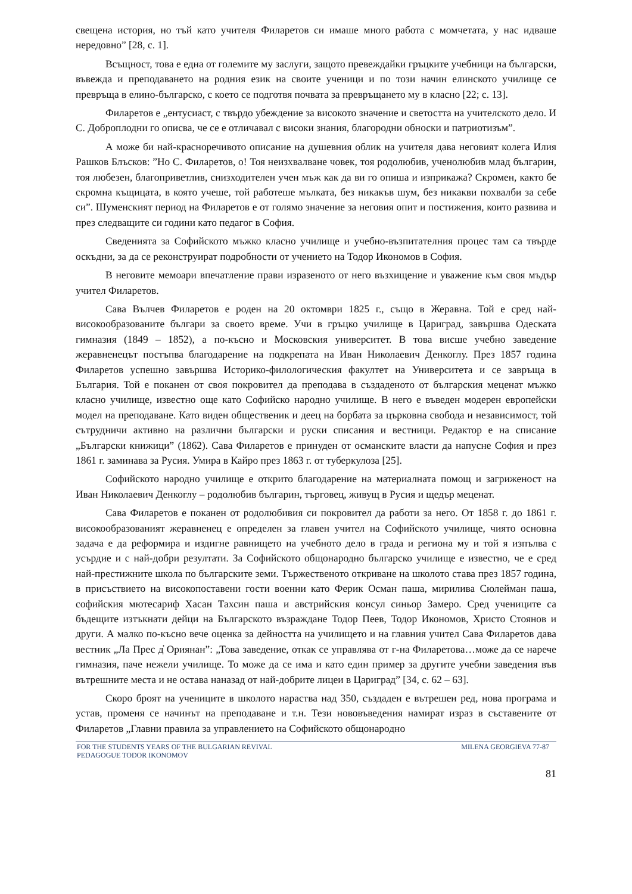свещена история, но тъй като учителя Филаретов си имаше много работа с момчетата, у нас идваше нередовно” [28, с. 1].
Всъщност, това е една от големите му заслуги, защото превеждайки гръцките учебници на български, въвежда и преподаването на родния език на своите ученици и по този начин елинското училище се превръща в елино-българско, с което се подготвя почвата за превръщането му в класно [22; с. 13].
Филаретов е „ентусиаст, с твърдо убеждение за високото значение и светостта на учителското дело. И С. Доброплодни го описва, че се е отличавал с високи знания, благородни обноски и патриотизъм”.
А може би най-красноречивото описание на душевния облик на учителя дава неговият колега Илия Рашков Блъсков: ”Но С. Филаретов, о! Тоя неизхвалване човек, тоя родолюбив, ученолюбив млад българин, тоя любезен, благоприветлив, снизходителен учен мъж как да ви го опиша и изприкажа? Скромен, както бе скромна къщицата, в която учеше, той работеше мълката, без никакъв шум, без никакви похвалби за себе си”. Шуменският период на Филаретов е от голямо значение за неговия опит и постижения, които развива и през следващите си години като педагог в София.
Сведенията за Софийското мъжко класно училище и учебно-възпитателния процес там са твърде оскъдни, за да се реконструират подробности от учението на Тодор Икономов в София.
В неговите мемоари впечатление прави изразеното от него възхищение и уважение към своя мъдър учител Филаретов.
Сава Вълчев Филаретов е роден на 20 октомври 1825 г., също в Жеравна. Той е сред най-високообразованите българи за своето време. Учи в гръцко училище в Цариград, завършва Одеската гимназия (1849 – 1852), а по-късно и Московския университет. В това висше учебно заведение жеравненецът постъпва благодарение на подкрепата на Иван Николаевич Денкоглу. През 1857 година Филаретов успешно завършва Историко-филологическия факултет на Университета и се завръща в България. Той е поканен от своя покровител да преподава в създаденото от българския меценат мъжко класно училище, известно още като Софийско народно училище. В него е въведен модерен европейски модел на преподаване. Като виден общественик и деец на борбата за църковна свобода и независимост, той сътрудничи активно на различни български и руски списания и вестници. Редактор е на списание „Български книжици” (1862). Сава Филаретов е принуден от османските власти да напусне София и през 1861 г. заминава за Русия. Умира в Кайро през 1863 г. от туберкулоза [25].
Софийското народно училище е открито благодарение на материалната помощ и загриженост на Иван Николаевич Денкоглу – родолюбив българин, търговец, живущ в Русия и щедър меценат.
Сава Филаретов е поканен от родолюбивия си покровител да работи за него. От 1858 г. до 1861 г. високообразованият жеравненец е определен за главен учител на Софийското училище, чиято основна задача е да реформира и издигне равнището на учебното дело в града и региона му и той я изпълва с усърдие и с най-добри резултати. За Софийското общонародно българско училище е известно, че е сред най-престижните школа по българските земи. Тържественото откриване на школото става през 1857 година, в присъствието на високопоставени гости военни като Ферик Осман паша, мирилива Сюлейман паша, софийския мютесариф Хасан Тахсин паша и австрийския консул синьор Замеро. Сред учениците са бъдещите изтъкнати дейци на Българското възраждане Тодор Пеев, Тодор Икономов, Христо Стоянов и други. А малко по-късно вече оценка за дейността на училището и на главния учител Сава Филаретов дава вестник „Ла Прес д̓ Ориянан”: „Това заведение, откак се управлява от г-на Филаретова…може да се нарече гимназия, паче нежели училище. То може да се има и като един пример за другите учебни заведения във вътрешните места и не остава наназад от най-добрите лицеи в Цариград” [34, с. 62 – 63].
Скоро броят на учениците в школото нараства над 350, създаден е вътрешен ред, нова програма и устав, променя се начинът на преподаване и т.н. Тези нововъведения намират израз в съставените от Филаретов „Главни правила за управлението на Софийското общонародно
FOR THE STUDENTS YEARS OF THE BULGARIAN REVIVAL
PEDAGOGUE TODOR IKONOMOV
MILENA GEORGIEVA 77-87
81